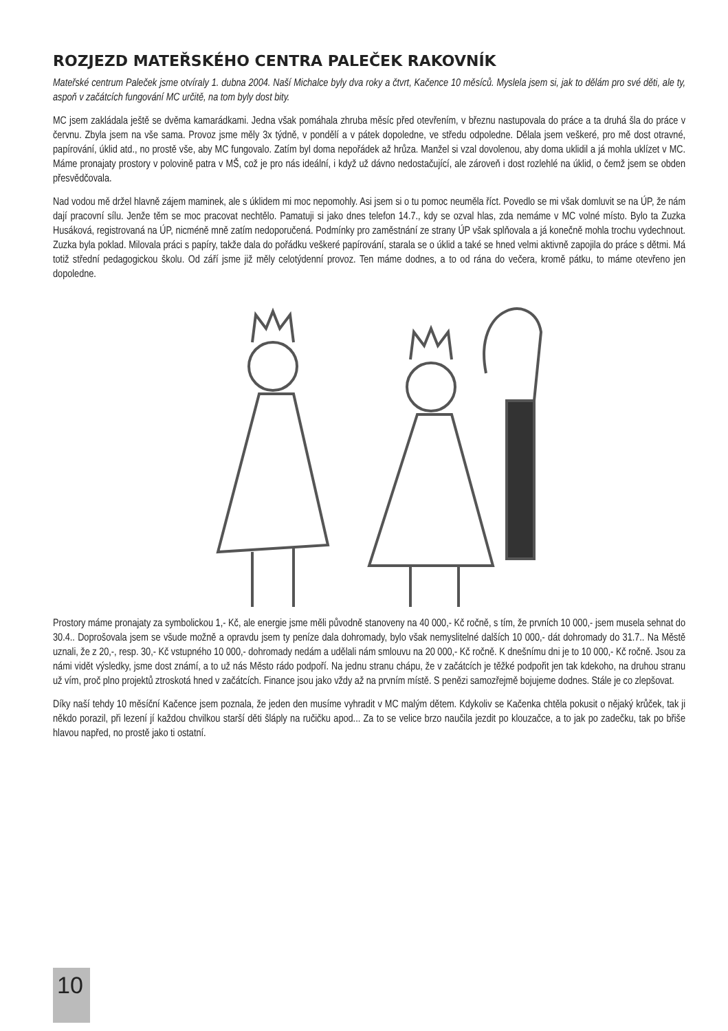ROZJEZD MATEŘSKÉHO CENTRA PALEČEK RAKOVNÍK
Mateřské centrum Paleček jsme otvíraly 1. dubna 2004. Naší Michalce byly dva roky a čtvrt, Kačence 10 měsíců. Myslela jsem si, jak to dělám pro své děti, ale ty, aspoň v začátcích fungování MC určitě, na tom byly dost bity.
MC jsem zakládala ještě se dvěma kamarádkami. Jedna však pomáhala zhruba měsíc před otevřením, v březnu nastupovala do práce a ta druhá šla do práce v červnu. Zbyla jsem na vše sama. Provoz jsme měly 3x týdně, v pondělí a v pátek dopoledne, ve středu odpoledne. Dělala jsem veškeré, pro mě dost otravné, papírování, úklid atd., no prostě vše, aby MC fungovalo. Zatím byl doma nepořádek až hrůza. Manžel si vzal dovolenou, aby doma uklidil a já mohla uklízet v MC. Máme pronajaty prostory v polovině patra v MŠ, což je pro nás ideální, i když už dávno nedostačující, ale zároveň i dost rozlehlé na úklid, o čemž jsem se obden přesvědčovala.
Nad vodou mě držel hlavně zájem maminek, ale s úklidem mi moc nepomohly. Asi jsem si o tu pomoc neuměla říct. Povedlo se mi však domluvit se na ÚP, že nám dají pracovní sílu. Jenže těm se moc pracovat nechtělo. Pamatuji si jako dnes telefon 14.7., kdy se ozval hlas, zda nemáme v MC volné místo. Bylo ta Zuzka Husáková, registrovaná na ÚP, nicméně mně zatím nedoporučená. Podmínky pro zaměstnání ze strany ÚP však splňovala a já konečně mohla trochu vydechnout. Zuzka byla poklad. Milovala práci s papíry, takže dala do pořádku veškeré papírování, starala se o úklid a také se hned velmi aktivně zapojila do práce s dětmi. Má totiž střední pedagogickou školu. Od září jsme již měly celotýdenní provoz. Ten máme dodnes, a to od rána do večera, kromě pátku, to máme otevřeno jen dopoledne.
Prostory máme pronajaty za symbolickou 1,- Kč, ale energie jsme měli původně stanoveny na 40 000,- Kč ročně, s tím, že prvních 10 000,- jsem musela sehnat do 30.4.. Doprošovala jsem se všude možně a opravdu jsem ty peníze dala dohromady, bylo však nemyslitelné dalších 10 000,- dát dohromady do 31.7.. Na Městě uznali, že z 20,-, resp. 30,- Kč vstupného 10 000,- dohromady nedám a udělali nám smlouvu na 20 000,- Kč ročně. K dnešnímu dni je to 10 000,- Kč ročně. Jsou za námi vidět výsledky, jsme dost známí, a to už nás Město rádo podpoří. Na jednu stranu chápu, že v začátcích je těžké podpořit jen tak kdekoho, na druhou stranu už vím, proč plno projektů ztroskotá hned v začátcích. Finance jsou jako vždy až na prvním místě. S penězi samozřejmě bojujeme dodnes. Stále je co zlepšovat.
Díky naší tehdy 10 měsíční Kačence jsem poznala, že jeden den musíme vyhradit v MC malým dětem. Kdykoliv se Kačenka chtěla pokusit o nějaký krůček, tak ji někdo porazil, při lezení jí každou chvilkou starší děti šláply na ručičku apod... Za to se velice brzo naučila jezdit po klouzačce, a to jak po zadečku, tak po břiše hlavou napřed, no prostě jako ti ostatní.
10